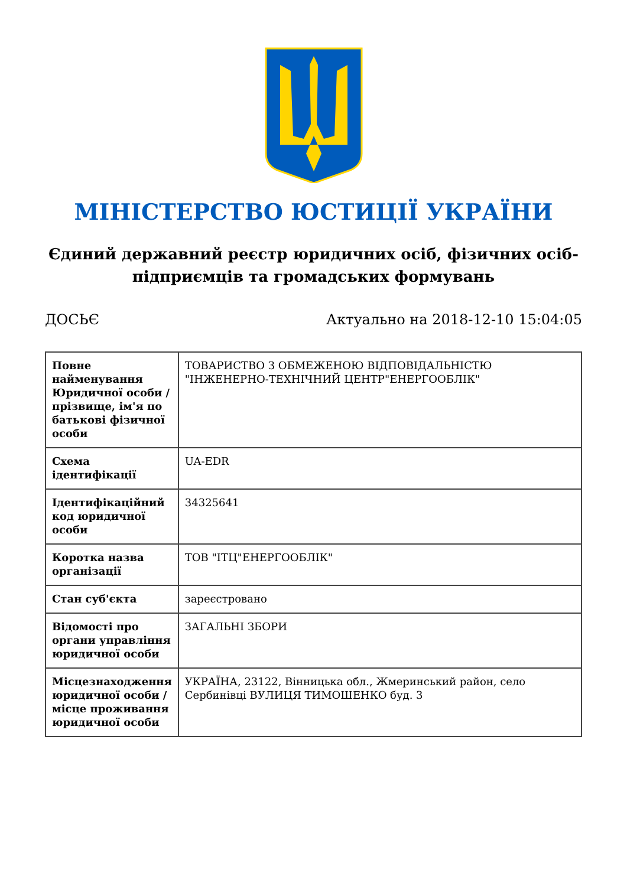МІНІСТЕРСТВО ЮСТИЦІЇ УКРАЇНИ
Єдиний державний реєстр юридичних осіб, фізичних осіб-підприємців та громадських формувань
ДОСЬЄ Актуально на 2018-12-10 15:04:05
| Повне найменування Юридичної особи / прізвище, ім'я по батькові фізичної особи | ТОВАРИСТВО З ОБМЕЖЕНОЮ ВІДПОВІДАЛЬНІСТЮ "ІНЖЕНЕРНО-ТЕХНІЧНИЙ ЦЕНТР"ЕНЕРГООБЛІК" |
| Схема ідентифікації | UA-EDR |
| Ідентифікаційний код юридичної особи | 34325641 |
| Коротка назва організації | ТОВ "ІТЦ"ЕНЕРГООБЛІК" |
| Стан суб'єкта | зареєстровано |
| Відомості про органи управління юридичної особи | ЗАГАЛЬНІ ЗБОРИ |
| Місцезнаходження юридичної особи / місце проживання юридичної особи | УКРАЇНА, 23122, Вінницька обл., Жмеринський район, село Сербинівці ВУЛИЦЯ ТИМОШЕНКО буд. 3 |